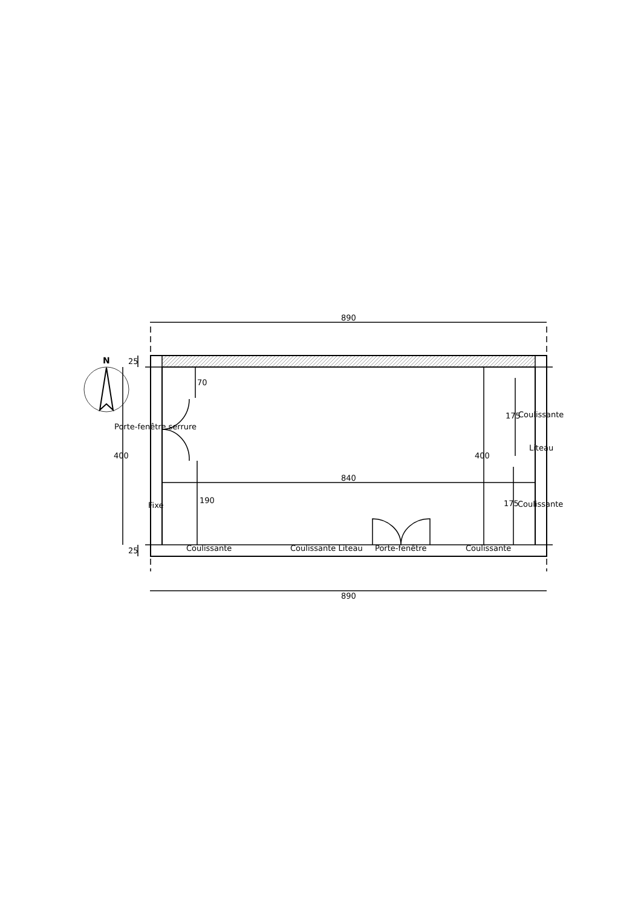890
890
840
400 400
70
190
175
175
25
25
N
Porte-fenêtre serrure
Fixe
Coulissante
Liteau
Coulissante
Coulissante Coulissante Liteau Porte-fenêtre Coulissante